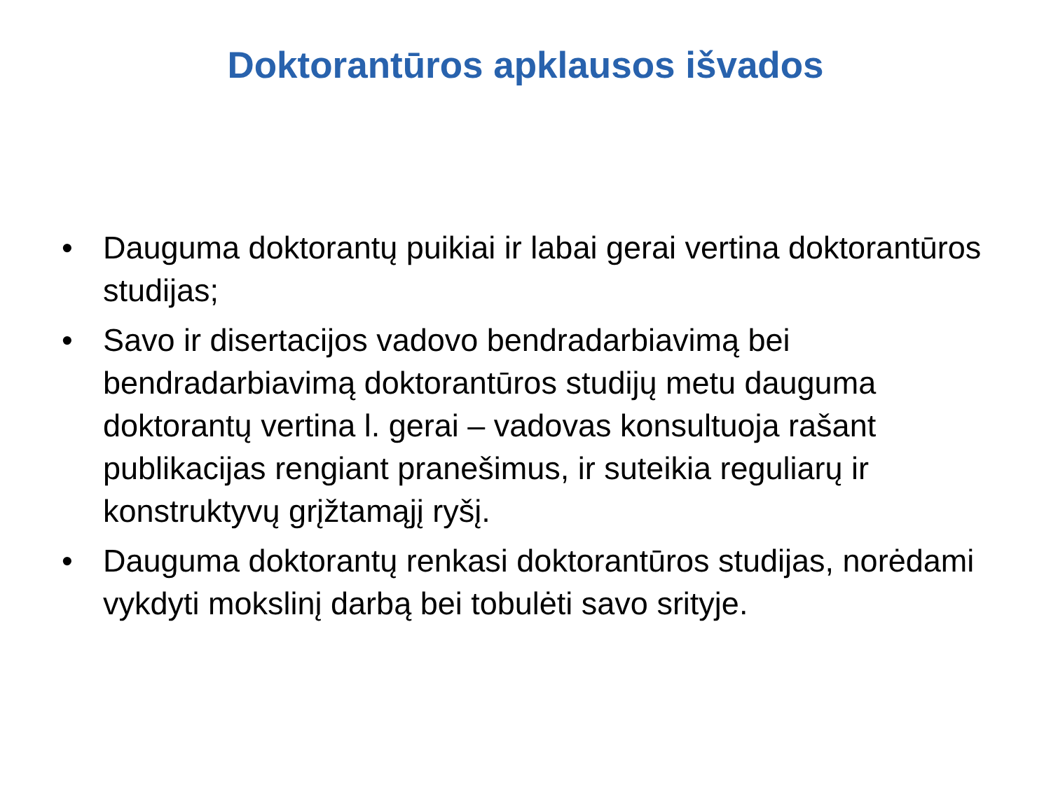Doktorantūros apklausos išvados
• Dauguma doktorantų puikiai ir labai gerai vertina doktorantūros studijas;
• Savo ir disertacijos vadovo bendradarbiavimą bei bendradarbiavimą doktorantūros studijų metu dauguma doktorantų vertina l. gerai – vadovas konsultuoja rašant publikacijas rengiant pranešimus, ir suteikia reguliarų ir konstruktyvų grįžtamąjį ryšį.
• Dauguma doktorantų renkasi doktorantūros studijas, norėdami vykdyti mokslinį darbą bei tobulėti savo srityje.